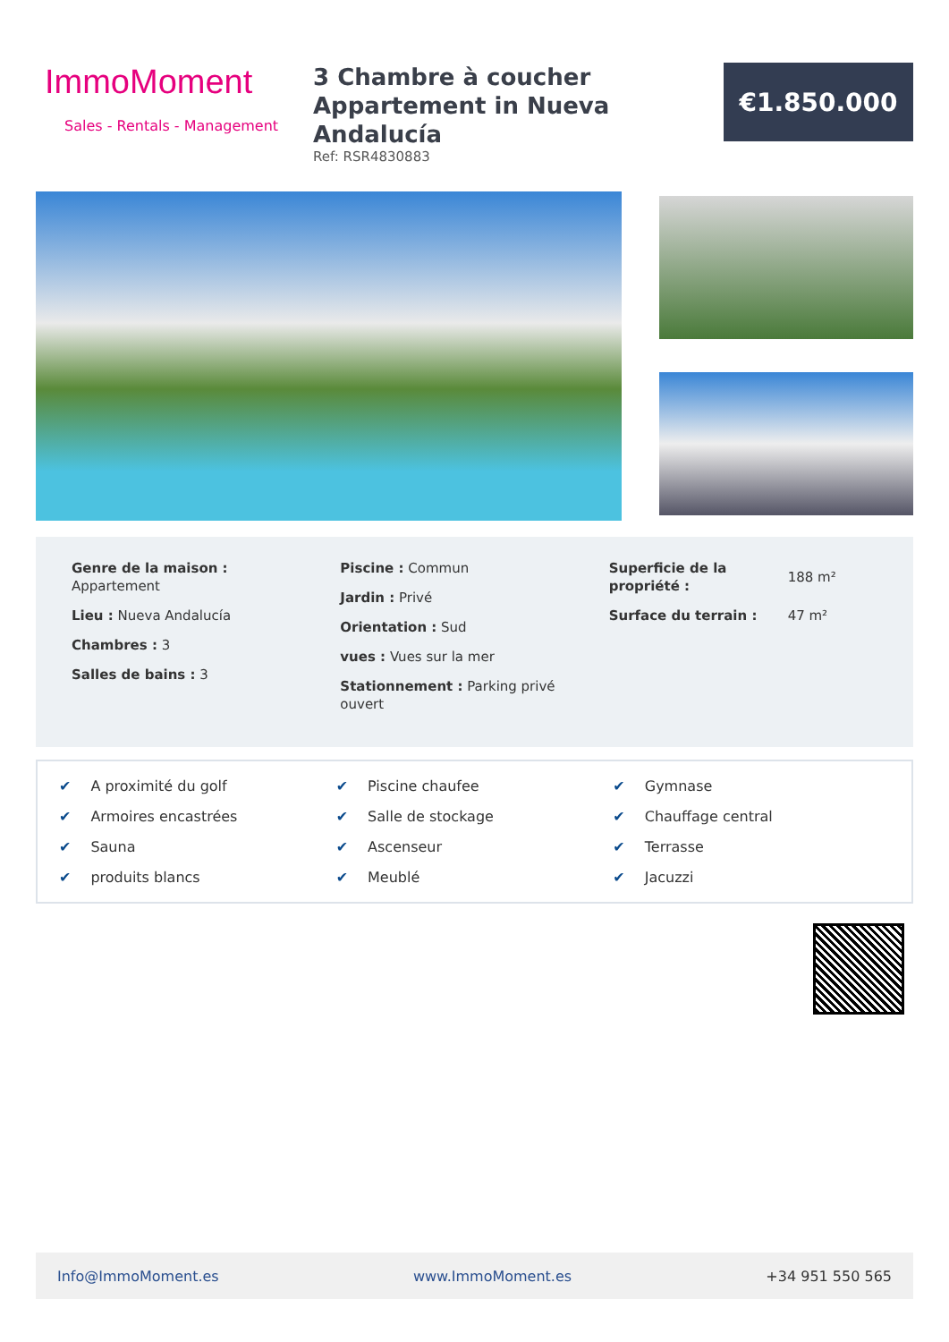ImmoMoment
Sales - Rentals - Management
3 Chambre à coucher
Appartement in Nueva Andalucía
Ref: RSR4830883
€1.850.000
Genre de la maison :
Appartement
Lieu : Nueva Andalucía
Chambres : 3
Salles de bains : 3
Piscine : Commun
Jardin : Privé
Orientation : Sud
vues : Vues sur la mer
Stationnement : Parking privé
ouvert
Superficie de la propriété :
188 m²
Surface du terrain :
47 m²
✔ A proximité du golf
✔ Piscine chaufee
✔ Gymnase
✔ Armoires encastrées
✔ Salle de stockage
✔ Chauffage central
✔ Sauna
✔ Ascenseur
✔ Terrasse
✔ produits blancs
✔ Meublé
✔ Jacuzzi
Info@ImmoMoment.es www.ImmoMoment.es +34 951 550 565